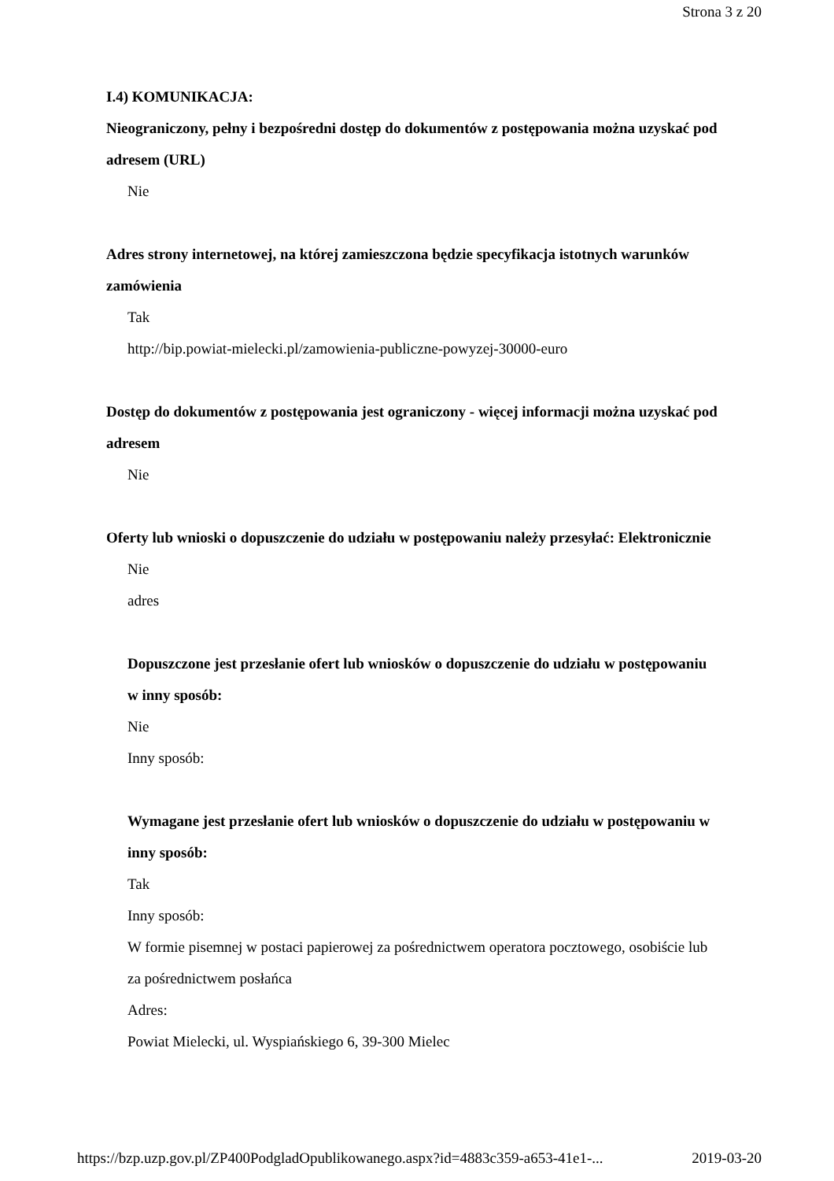Strona 3 z 20
I.4) KOMUNIKACJA:
Nieograniczony, pełny i bezpośredni dostęp do dokumentów z postępowania można uzyskać pod adresem (URL)
Nie
Adres strony internetowej, na której zamieszczona będzie specyfikacja istotnych warunków zamówienia
Tak
http://bip.powiat-mielecki.pl/zamowienia-publiczne-powyzej-30000-euro
Dostęp do dokumentów z postępowania jest ograniczony - więcej informacji można uzyskać pod adresem
Nie
Oferty lub wnioski o dopuszczenie do udziału w postępowaniu należy przesyłać: Elektronicznie
Nie
adres
Dopuszczone jest przesłanie ofert lub wniosków o dopuszczenie do udziału w postępowaniu w inny sposób:
Nie
Inny sposób:
Wymagane jest przesłanie ofert lub wniosków o dopuszczenie do udziału w postępowaniu w inny sposób:
Tak
Inny sposób:
W formie pisemnej w postaci papierowej za pośrednictwem operatora pocztowego, osobiście lub za pośrednictwem posłańca
Adres:
Powiat Mielecki, ul. Wyspiańskiego 6, 39-300 Mielec
https://bzp.uzp.gov.pl/ZP400PodgladOpublikowanego.aspx?id=4883c359-a653-41e1-... 2019-03-20